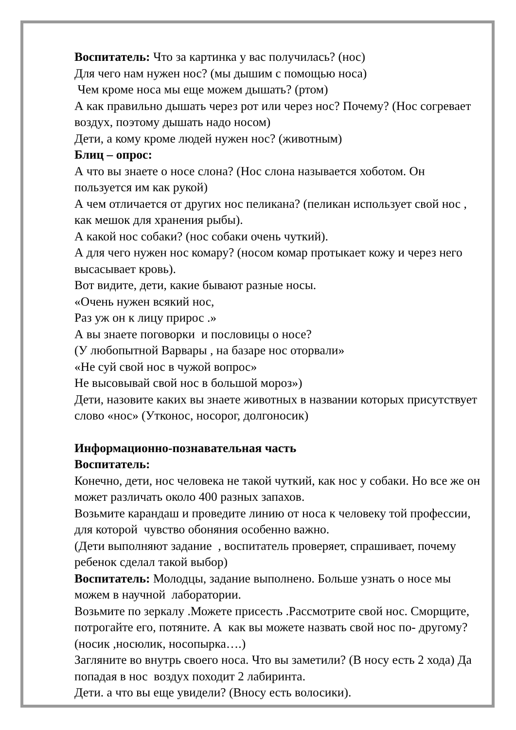Воспитатель: Что за картинка у вас получилась? (нос)
Для чего нам нужен нос? (мы дышим с помощью носа)
Чем кроме носа мы еще можем дышать? (ртом)
А как правильно дышать через рот или через нос? Почему? (Нос согревает воздух, поэтому дышать надо носом)
Дети, а кому кроме людей нужен нос? (животным)
Блиц – опрос:
А что вы знаете о носе слона? (Нос слона называется хоботом. Он пользуется им как рукой)
А чем отличается от других нос пеликана? (пеликан использует свой нос , как мешок для хранения рыбы).
А какой нос собаки? (нос собаки очень чуткий).
А для чего нужен нос комару? (носом комар протыкает кожу и через него высасывает кровь).
Вот видите, дети, какие бывают разные носы.
«Очень нужен всякий нос,
Раз уж он к лицу прирос .»
А вы знаете поговорки и пословицы о носе?
(У любопытной Варвары , на базаре нос оторвали»
«Не суй свой нос в чужой вопрос»
Не высовывай свой нос в большой мороз»)
Дети, назовите каких вы знаете животных в названии которых присутствует слово «нос» (Утконос, носорог, долгоносик)
Информационно-познавательная часть
Воспитатель:
Конечно, дети, нос человека не такой чуткий, как нос у собаки. Но все же он может различать около 400 разных запахов.
Возьмите карандаш и проведите линию от носа к человеку той профессии, для которой чувство обоняния особенно важно.
(Дети выполняют задание , воспитатель проверяет, спрашивает, почему ребенок сделал такой выбор)
Воспитатель: Молодцы, задание выполнено. Больше узнать о носе мы можем в научной лаборатории.
Возьмите по зеркалу .Можете присесть .Рассмотрите свой нос. Сморщите, потрогайте его, потяните. А как вы можете назвать свой нос по- другому? (носик ,носюлик, носопырка….)
Загляните во внутрь своего носа. Что вы заметили? (В носу есть 2 хода) Да попадая в нос воздух походит 2 лабиринта.
Дети. а что вы еще увидели? (Вносу есть волосики).